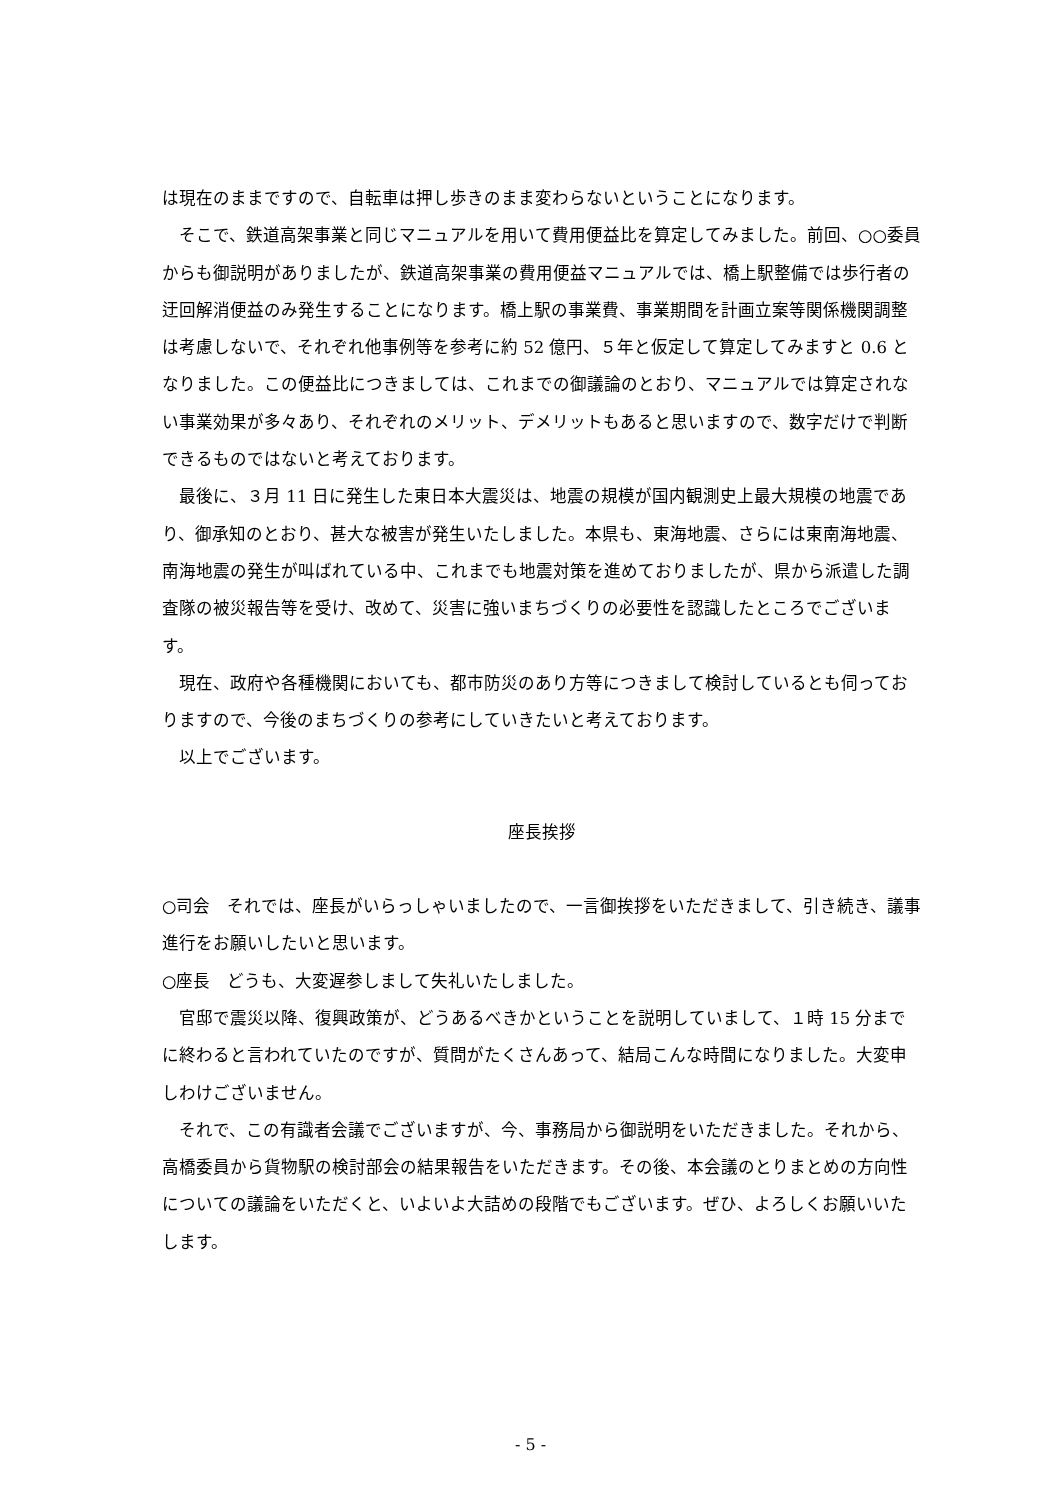は現在のままですので、自転車は押し歩きのまま変わらないということになります。
　そこで、鉄道高架事業と同じマニュアルを用いて費用便益比を算定してみました。前回、○○委員からも御説明がありましたが、鉄道高架事業の費用便益マニュアルでは、橋上駅整備では歩行者の迂回解消便益のみ発生することになります。橋上駅の事業費、事業期間を計画立案等関係機関調整は考慮しないで、それぞれ他事例等を参考に約 52 億円、５年と仮定して算定してみますと 0.6 となりました。この便益比につきましては、これまでの御議論のとおり、マニュアルでは算定されない事業効果が多々あり、それぞれのメリット、デメリットもあると思いますので、数字だけで判断できるものではないと考えております。
　最後に、３月 11 日に発生した東日本大震災は、地震の規模が国内観測史上最大規模の地震であり、御承知のとおり、甚大な被害が発生いたしました。本県も、東海地震、さらには東南海地震、南海地震の発生が叫ばれている中、これまでも地震対策を進めておりましたが、県から派遣した調査隊の被災報告等を受け、改めて、災害に強いまちづくりの必要性を認識したところでございます。
　現在、政府や各種機関においても、都市防災のあり方等につきまして検討しているとも伺っておりますので、今後のまちづくりの参考にしていきたいと考えております。
　以上でございます。
座長挨拶
○司会　それでは、座長がいらっしゃいましたので、一言御挨拶をいただきまして、引き続き、議事進行をお願いしたいと思います。
○座長　どうも、大変遅参しまして失礼いたしました。
　官邸で震災以降、復興政策が、どうあるべきかということを説明していまして、１時 15 分までに終わると言われていたのですが、質問がたくさんあって、結局こんな時間になりました。大変申しわけございません。
　それで、この有識者会議でございますが、今、事務局から御説明をいただきました。それから、高橋委員から貨物駅の検討部会の結果報告をいただきます。その後、本会議のとりまとめの方向性についての議論をいただくと、いよいよ大詰めの段階でもございます。ぜひ、よろしくお願いいたします。
- 5 -